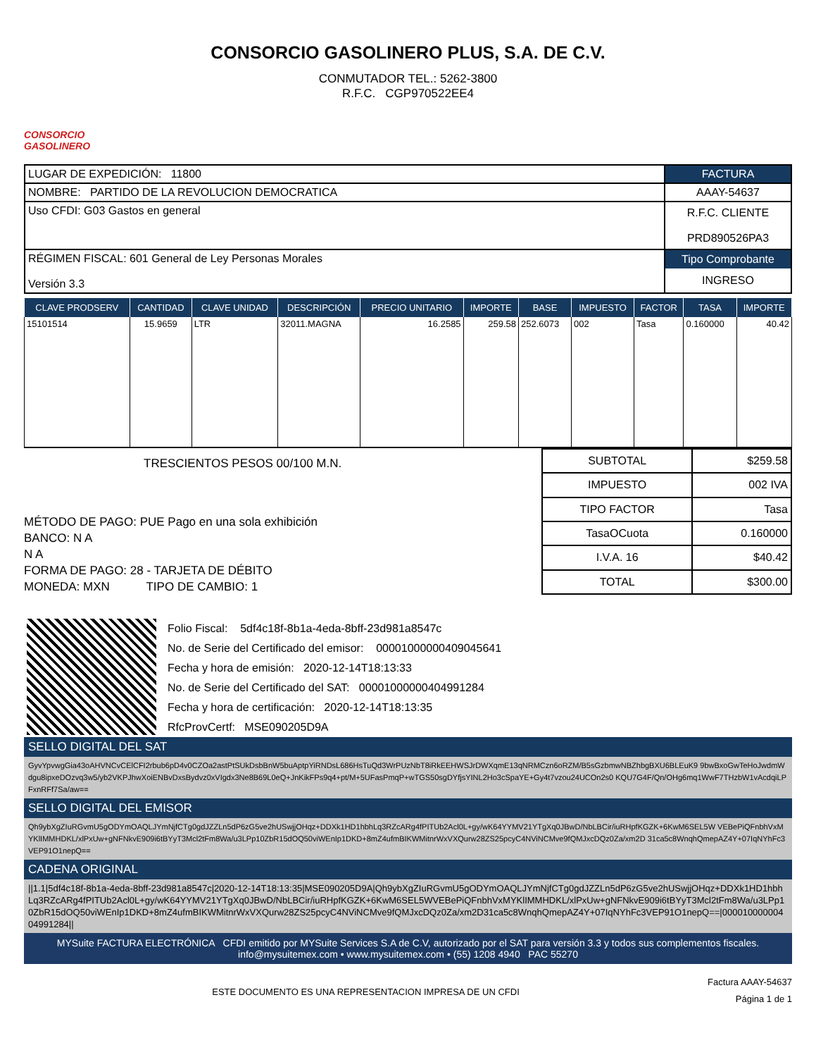CONSORCIO GASOLINERO PLUS, S.A. DE C.V.
CONMUTADOR TEL.: 5262-3800
R.F.C. CGP970522EE4
CONSORCIO
GASOLINERO
| LUGAR DE EXPEDICIÓN: 11800 | FACTURA |
| NOMBRE: PARTIDO DE LA REVOLUCION DEMOCRATICA | AAAY-54637 |
| Uso CFDI: G03 Gastos en general | R.F.C. CLIENTE PRD890526PA3 |
| RÉGIMEN FISCAL: 601 General de Ley Personas Morales Versión 3.3 | Tipo Comprobante INGRESO |
| CLAVE PRODSERV | CANTIDAD | CLAVE UNIDAD | DESCRIPCIÓN | PRECIO UNITARIO | IMPORTE | BASE | IMPUESTO | FACTOR | TASA | IMPORTE |
| --- | --- | --- | --- | --- | --- | --- | --- | --- | --- | --- |
| 15101514 | 15.9659 | LTR | 32011.MAGNA | 16.2585 | 259.58 | 252.6073 | 002 | Tasa | 0.160000 | 40.42 |
TRESCIENTOS PESOS 00/100 M.N.
MÉTODO DE PAGO: PUE Pago en una sola exhibición
BANCO: N A
N A
FORMA DE PAGO: 28 - TARJETA DE DÉBITO
MONEDA: MXN TIPO DE CAMBIO: 1
| SUBTOTAL | $259.58 |
| IMPUESTO | 002 IVA |
| TIPO FACTOR | Tasa |
| TasaOCuota | 0.160000 |
| I.V.A. 16 | $40.42 |
| TOTAL | $300.00 |
Folio Fiscal: 5df4c18f-8b1a-4eda-8bff-23d981a8547c
No. de Serie del Certificado del emisor: 00001000000409045641
Fecha y hora de emisión: 2020-12-14T18:13:33
No. de Serie del Certificado del SAT: 00001000000404991284
Fecha y hora de certificación: 2020-12-14T18:13:35
RfcProvCertf: MSE090205D9A
SELLO DIGITAL DEL SAT
GyvYpvwgGia43oAHVNCvCElCFI2rbub6pD4v0CZOa2astPtSUkDsbBnW5buAptpYiRNDsL686HsTuQd3WrPUzNbT8iRkEEHWSJrDWXqmE13qNRMCzn6oRZM/B5sGzbmwNBZhbgBXU6BLEuK9 9bwBxoGwTeHoJwdmWdgu8ipxeDOzvq3w5/yb2VKPJhwXoiENBvDxsBydvz0xVIgdx3Ne8B69L0eQ+JnKikFPs9q4+pt/M+5UFasPmqP+wTGS50sgDYfjsYINL2Ho3cSpaYE+Gy4t7vzou24UCOn2s0 KQU7G4F/Qn/OHg6mq1WwF7THzbW1vAcdqiLPFxnRFf7Sa/aw==
SELLO DIGITAL DEL EMISOR
Qh9ybXgZIuRGvmU5gODYmOAQLJYmNjfCTg0gdJZZLn5dP6zG5ve2hUSwjjOHqz+DDXk1HD1hbhLq3RZcARg4fPITUb2Acl0L+gy/wK64YYMV21YTgXq0JBwD/NbLBCir/iuRHpfKGZK+6KwM6SEL5W VEBePiQFnbhVxMYKlIMMHDKL/xlPxUw+gNFNkvE909i6tBYyT3Mcl2tFm8Wa/u3LPp10ZbR15dOQ50viWEnIp1DKD+8mZ4ufmBIKWMitnrWxVXQurw28ZS25pcyC4NViNCMve9fQMJxcDQz0Za/xm2D 31ca5c8WnqhQmepAZ4Y+07IqNYhFc3VEP91O1nepQ==
CADENA ORIGINAL
||1.1|5df4c18f-8b1a-4eda-8bff-23d981a8547c|2020-12-14T18:13:35|MSE090205D9A|Qh9ybXgZIuRGvmU5gODYmOAQLJYmNjfCTg0gdJZZLn5dP6zG5ve2hUSwjjOHqz+DDXk1HD1hbhLq3RZcARg4fPITUb2Acl0L+gy/wK64YYMV21YTgXq0JBwD/NbLBCir/iuRHpfKGZK+6KwM6SEL5WVEBePiQFnbhVxMYKlIMMHDKL/xlPxUw+gNFNkvE909i6tBYyT3Mcl2tFm8Wa/u3LPp10ZbR15dOQ50viWEnIp1DKD+8mZ4ufmBIKWMitnrWxVXQurw28ZS25pcyC4NViNCMve9fQMJxcDQz0Za/xm2D31ca5c8WnqhQmepAZ4Y+07IqNYhFc3VEP91O1nepQ==|00001000000404991284||
MYSuite FACTURA ELECTRÓNICA CFDI emitido por MYSuite Services S.A de C.V, autorizado por el SAT para versión 3.3 y todos sus complementos fiscales.
info@mysuitemex.com • www.mysuitemex.com • (55) 1208 4940 PAC 55270
ESTE DOCUMENTO ES UNA REPRESENTACION IMPRESA DE UN CFDI
Factura AAAY-54637
Página 1 de 1